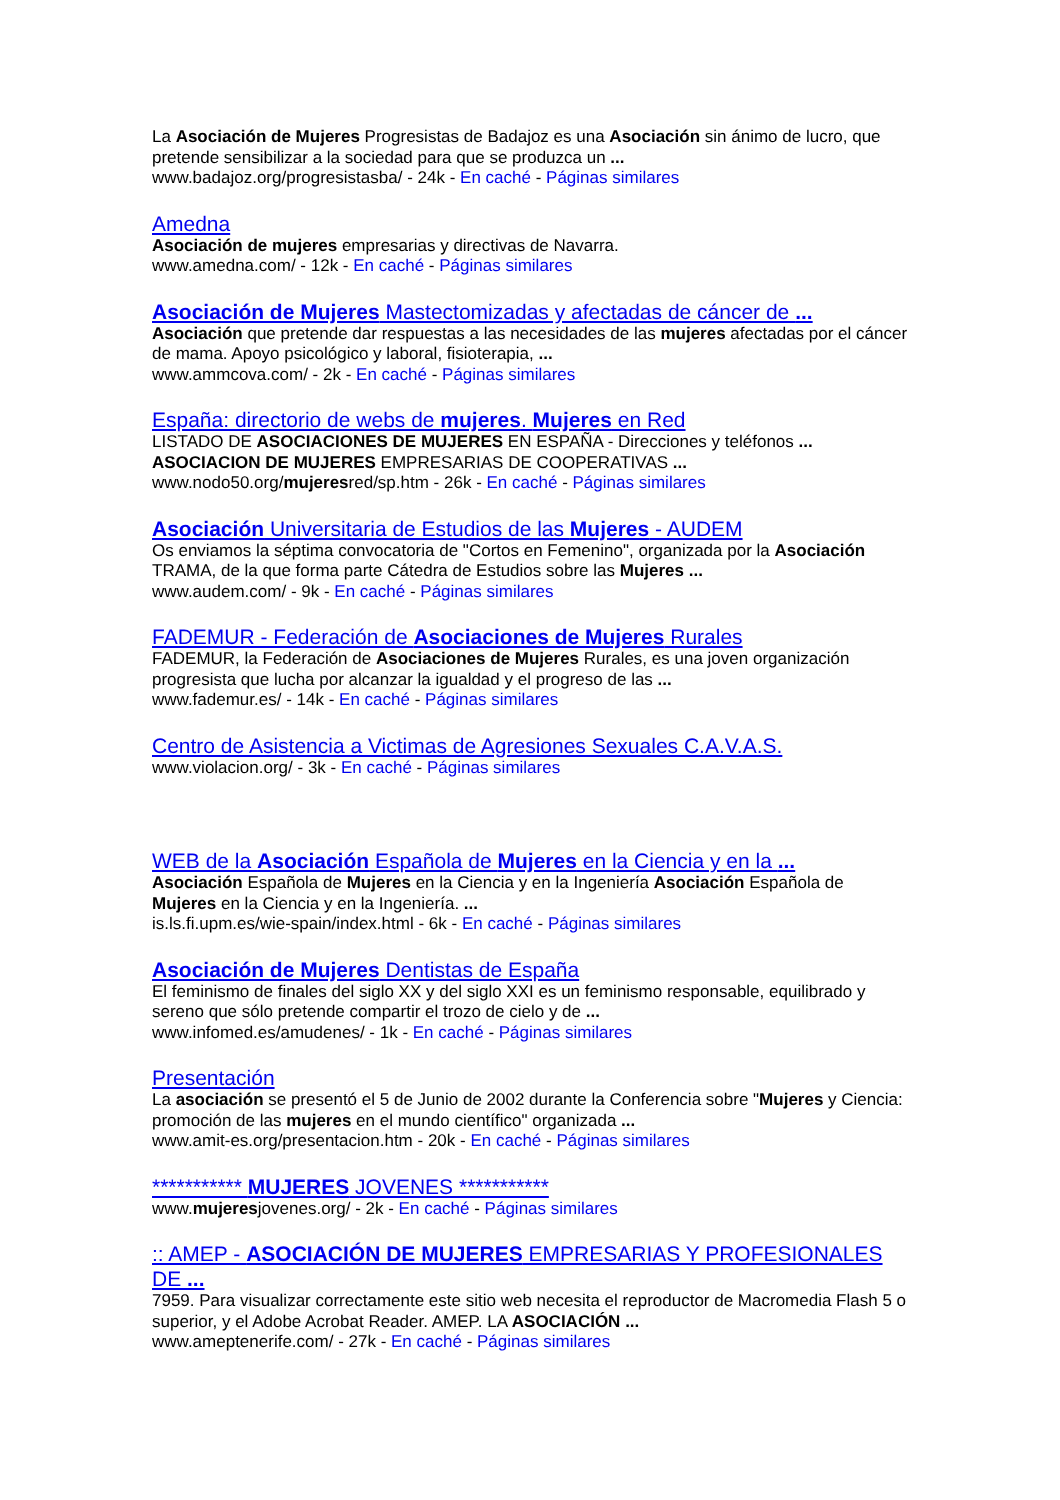La Asociación de Mujeres Progresistas de Badajoz es una Asociación sin ánimo de lucro, que pretende sensibilizar a la sociedad para que se produzca un ...
www.badajoz.org/progresistasba/ - 24k - En caché - Páginas similares
Amedna
Asociación de mujeres empresarias y directivas de Navarra.
www.amedna.com/ - 12k - En caché - Páginas similares
Asociación de Mujeres Mastectomizadas y afectadas de cáncer de ...
Asociación que pretende dar respuestas a las necesidades de las mujeres afectadas por el cáncer de mama. Apoyo psicológico y laboral, fisioterapia, ...
www.ammcova.com/ - 2k - En caché - Páginas similares
España: directorio de webs de mujeres. Mujeres en Red
LISTADO DE ASOCIACIONES DE MUJERES EN ESPAÑA - Direcciones y teléfonos ...
ASOCIACION DE MUJERES EMPRESARIAS DE COOPERATIVAS ...
www.nodo50.org/mujeresred/sp.htm - 26k - En caché - Páginas similares
Asociación Universitaria de Estudios de las Mujeres - AUDEM
Os enviamos la séptima convocatoria de "Cortos en Femenino", organizada por la Asociación TRAMA, de la que forma parte Cátedra de Estudios sobre las Mujeres ...
www.audem.com/ - 9k - En caché - Páginas similares
FADEMUR - Federación de Asociaciones de Mujeres Rurales
FADEMUR, la Federación de Asociaciones de Mujeres Rurales, es una joven organización progresista que lucha por alcanzar la igualdad y el progreso de las ...
www.fademur.es/ - 14k - En caché - Páginas similares
Centro de Asistencia a Victimas de Agresiones Sexuales C.A.V.A.S.
www.violacion.org/ - 3k - En caché - Páginas similares
WEB de la Asociación Española de Mujeres en la Ciencia y en la ...
Asociación Española de Mujeres en la Ciencia y en la Ingeniería Asociación Española de Mujeres en la Ciencia y en la Ingeniería. ...
is.ls.fi.upm.es/wie-spain/index.html - 6k - En caché - Páginas similares
Asociación de Mujeres Dentistas de España
El feminismo de finales del siglo XX y del siglo XXI es un feminismo responsable, equilibrado y sereno que sólo pretende compartir el trozo de cielo y de ...
www.infomed.es/amudenes/ - 1k - En caché - Páginas similares
Presentación
La asociación se presentó el 5 de Junio de 2002 durante la Conferencia sobre "Mujeres y Ciencia: promoción de las mujeres en el mundo científico" organizada ...
www.amit-es.org/presentacion.htm - 20k - En caché - Páginas similares
*********** MUJERES JOVENES ***********
www.mujeresjovenes.org/ - 2k - En caché - Páginas similares
:: AMEP - ASOCIACIÓN DE MUJERES EMPRESARIAS Y PROFESIONALES DE ...
7959. Para visualizar correctamente este sitio web necesita el reproductor de Macromedia Flash 5 o superior, y el Adobe Acrobat Reader. AMEP. LA ASOCIACIÓN ...
www.ameptenerife.com/ - 27k - En caché - Páginas similares